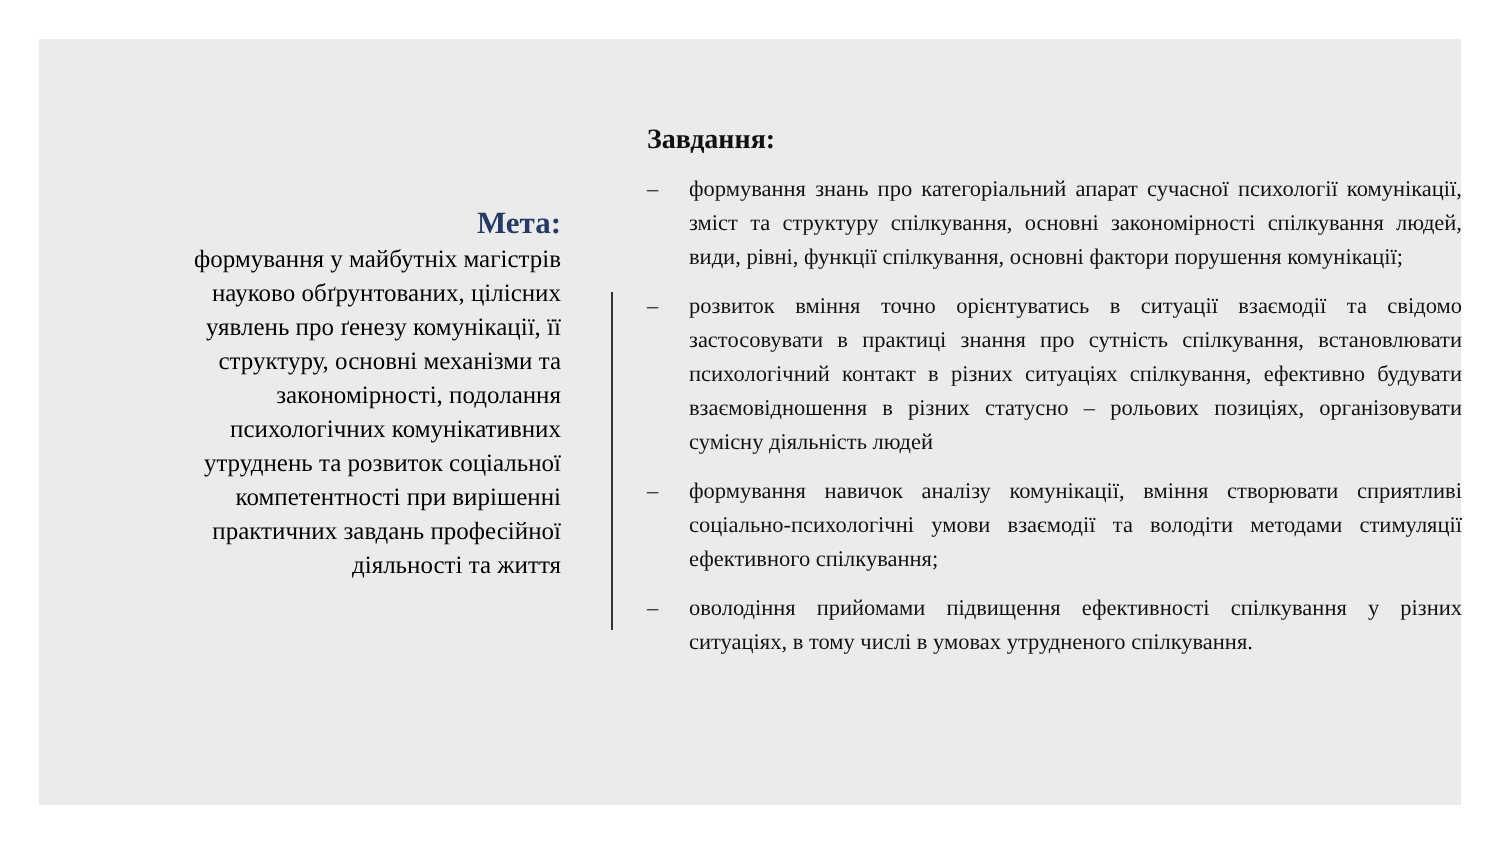Мета:
формування у майбутніх магістрів науково обґрунтованих, цілісних уявлень про ґенезу комунікації, її структуру, основні механізми та закономірності, подолання психологічних комунікативних утруднень та розвиток соціальної компетентності при вирішенні практичних завдань професійної діяльності та життя
Завдання:
– формування знань про категоріальний апарат сучасної психології комунікації, зміст та структуру спілкування, основні закономірності спілкування людей, види, рівні, функції спілкування, основні фактори порушення комунікації;
– розвиток вміння точно орієнтуватись в ситуації взаємодії та свідомо застосовувати в практиці знання про сутність спілкування, встановлювати психологічний контакт в різних ситуаціях спілкування, ефективно будувати взаємовідношення в різних статусно – рольових позиціях, організовувати сумісну діяльність людей
– формування навичок аналізу комунікації, вміння створювати сприятливі соціально-психологічні умови взаємодії та володіти методами стимуляції ефективного спілкування;
– оволодіння прийомами підвищення ефективності спілкування у різних ситуаціях, в тому числі в умовах утрудненого спілкування.